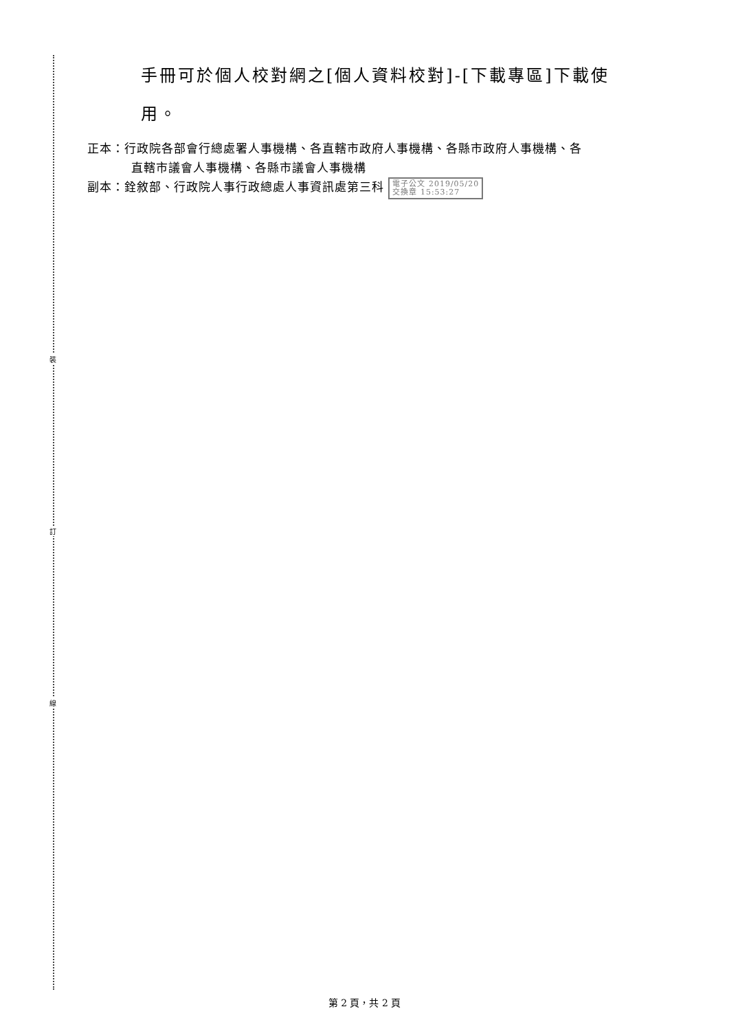裝
訂
線
手冊可於個人校對網之[個人資料校對]-[下載專區]下載使
用。
正本：行政院各部會行總處署人事機構、各直轄市政府人事機構、各縣市政府人事機構、各
直轄市議會人事機構、各縣市議會人事機構
副本：銓敘部、行政院人事行政總處人事資訊處第三科 電子公文 2019/05/20
交換章 15:53:27
第 2 頁，共 2 頁